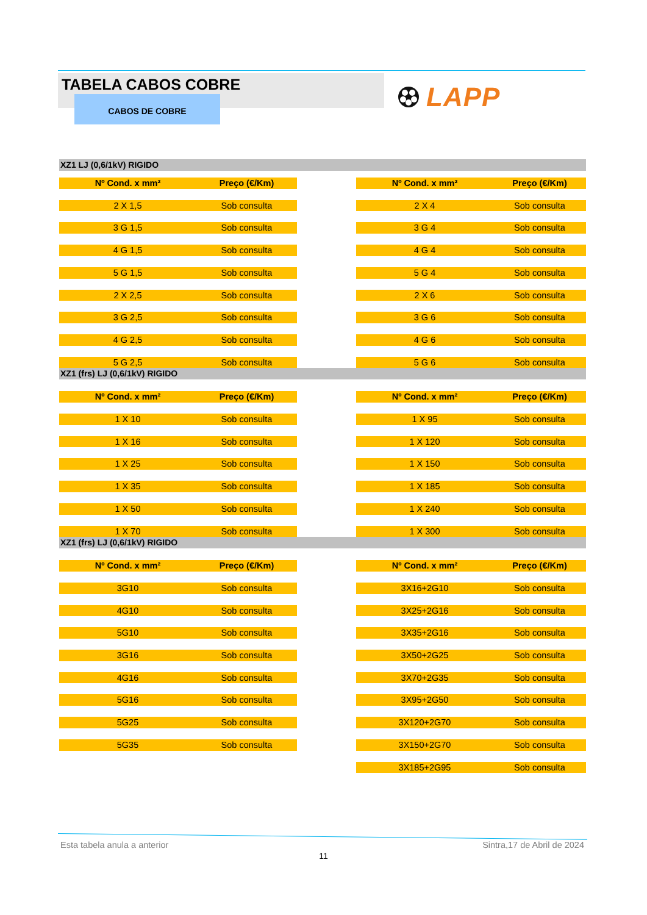TABELA CABOS COBRE
CABOS DE COBRE
LAPP
XZ1 LJ (0,6/1kV) RIGIDO
| Nº Cond. x mm² | Preço (€/Km) |
| --- | --- |
| 2 X 1,5 | Sob consulta |
| 3 G 1,5 | Sob consulta |
| 4 G 1,5 | Sob consulta |
| 5 G 1,5 | Sob consulta |
| 2 X 2,5 | Sob consulta |
| 3 G 2,5 | Sob consulta |
| 4 G 2,5 | Sob consulta |
| 5 G 2,5 | Sob consulta |
| Nº Cond. x mm² | Preço (€/Km) |
| --- | --- |
| 2 X 4 | Sob consulta |
| 3 G 4 | Sob consulta |
| 4 G 4 | Sob consulta |
| 5 G 4 | Sob consulta |
| 2 X 6 | Sob consulta |
| 3 G 6 | Sob consulta |
| 4 G 6 | Sob consulta |
| 5 G 6 | Sob consulta |
XZ1 (frs) LJ (0,6/1kV) RIGIDO
| Nº Cond. x mm² | Preço (€/Km) |
| --- | --- |
| 1 X 10 | Sob consulta |
| 1 X 16 | Sob consulta |
| 1 X 25 | Sob consulta |
| 1 X 35 | Sob consulta |
| 1 X 50 | Sob consulta |
| 1 X 70 | Sob consulta |
| Nº Cond. x mm² | Preço (€/Km) |
| --- | --- |
| 1 X 95 | Sob consulta |
| 1 X 120 | Sob consulta |
| 1 X 150 | Sob consulta |
| 1 X 185 | Sob consulta |
| 1 X 240 | Sob consulta |
| 1 X 300 | Sob consulta |
XZ1 (frs) LJ (0,6/1kV) RIGIDO
| Nº Cond. x mm² | Preço (€/Km) |
| --- | --- |
| 3G10 | Sob consulta |
| 4G10 | Sob consulta |
| 5G10 | Sob consulta |
| 3G16 | Sob consulta |
| 4G16 | Sob consulta |
| 5G16 | Sob consulta |
| 5G25 | Sob consulta |
| 5G35 | Sob consulta |
| Nº Cond. x mm² | Preço (€/Km) |
| --- | --- |
| 3X16+2G10 | Sob consulta |
| 3X25+2G16 | Sob consulta |
| 3X35+2G16 | Sob consulta |
| 3X50+2G25 | Sob consulta |
| 3X70+2G35 | Sob consulta |
| 3X95+2G50 | Sob consulta |
| 3X120+2G70 | Sob consulta |
| 3X150+2G70 | Sob consulta |
| 3X185+2G95 | Sob consulta |
Esta tabela anula a anterior Sintra,17 de Abril de 2024
11